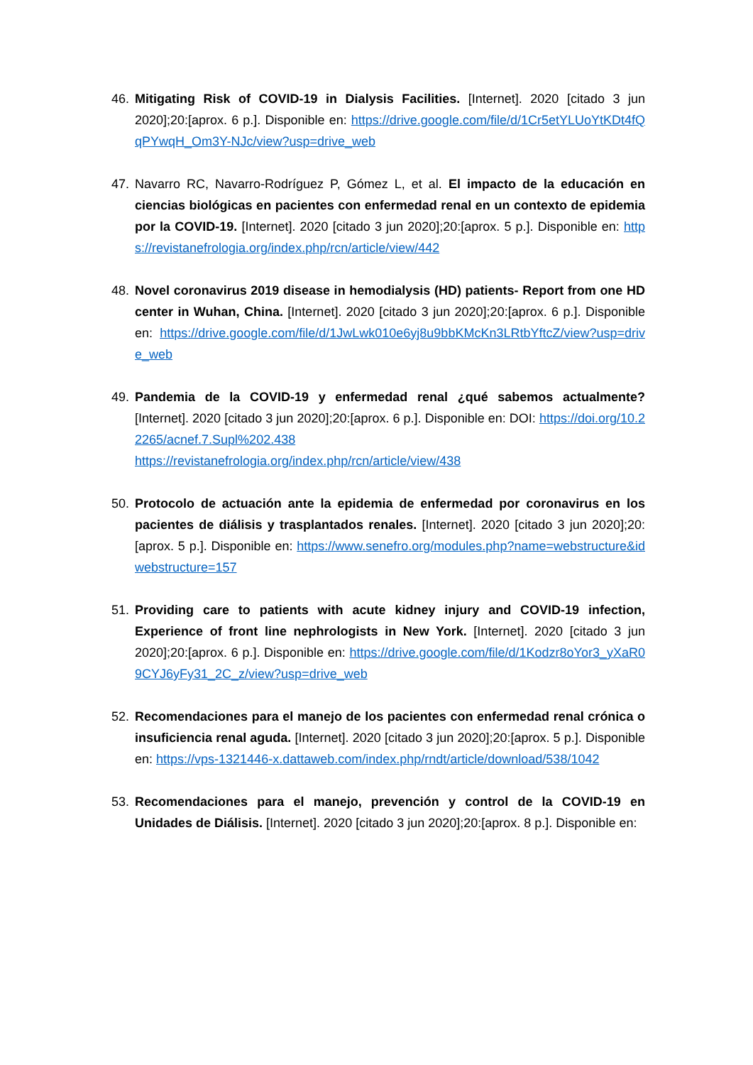46. Mitigating Risk of COVID-19 in Dialysis Facilities. [Internet]. 2020 [citado 3 jun 2020];20:[aprox. 6 p.]. Disponible en: https://drive.google.com/file/d/1Cr5etYLUoYtKDt4fQqPYwqH_Om3Y-NJc/view?usp=drive_web
47. Navarro RC, Navarro-Rodríguez P, Gómez L, et al. El impacto de la educación en ciencias biológicas en pacientes con enfermedad renal en un contexto de epidemia por la COVID-19. [Internet]. 2020 [citado 3 jun 2020];20:[aprox. 5 p.]. Disponible en: https://revistanefrologia.org/index.php/rcn/article/view/442
48. Novel coronavirus 2019 disease in hemodialysis (HD) patients- Report from one HD center in Wuhan, China. [Internet]. 2020 [citado 3 jun 2020];20:[aprox. 6 p.]. Disponible en: https://drive.google.com/file/d/1JwLwk010e6yj8u9bbKMcKn3LRtbYftcZ/view?usp=drive_web
49. Pandemia de la COVID-19 y enfermedad renal ¿qué sabemos actualmente? [Internet]. 2020 [citado 3 jun 2020];20:[aprox. 6 p.]. Disponible en: DOI: https://doi.org/10.22265/acnef.7.Supl%202.438
https://revistanefrologia.org/index.php/rcn/article/view/438
50. Protocolo de actuación ante la epidemia de enfermedad por coronavirus en los pacientes de diálisis y trasplantados renales. [Internet]. 2020 [citado 3 jun 2020];20:[aprox. 5 p.]. Disponible en: https://www.senefro.org/modules.php?name=webstructure&idwebstructure=157
51. Providing care to patients with acute kidney injury and COVID-19 infection, Experience of front line nephrologists in New York. [Internet]. 2020 [citado 3 jun 2020];20:[aprox. 6 p.]. Disponible en: https://drive.google.com/file/d/1Kodzr8oYor3_yXaR09CYJ6yFy31_2C_z/view?usp=drive_web
52. Recomendaciones para el manejo de los pacientes con enfermedad renal crónica o insuficiencia renal aguda. [Internet]. 2020 [citado 3 jun 2020];20:[aprox. 5 p.]. Disponible en: https://vps-1321446-x.dattaweb.com/index.php/rndt/article/download/538/1042
53. Recomendaciones para el manejo, prevención y control de la COVID-19 en Unidades de Diálisis. [Internet]. 2020 [citado 3 jun 2020];20:[aprox. 8 p.]. Disponible en: